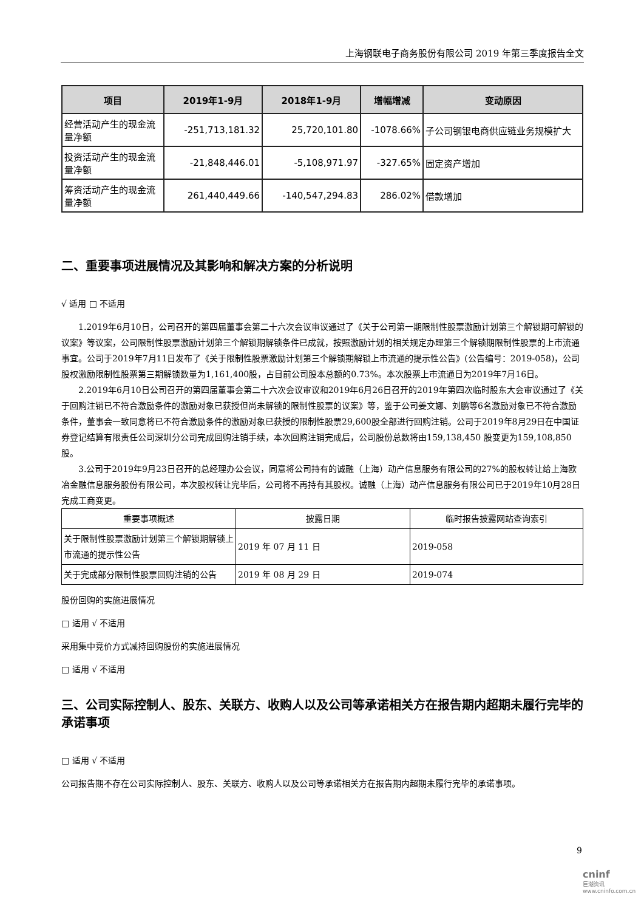上海钢联电子商务股份有限公司 2019 年第三季度报告全文
| 项目 | 2019年1-9月 | 2018年1-9月 | 增幅增减 | 变动原因 |
| --- | --- | --- | --- | --- |
| 经营活动产生的现金流量净额 | -251,713,181.32 | 25,720,101.80 | -1078.66% | 子公司钢银电商供应链业务规模扩大 |
| 投资活动产生的现金流量净额 | -21,848,446.01 | -5,108,971.97 | -327.65% | 固定资产增加 |
| 筹资活动产生的现金流量净额 | 261,440,449.66 | -140,547,294.83 | 286.02% | 借款增加 |
二、重要事项进展情况及其影响和解决方案的分析说明
√ 适用 □ 不适用
1.2019年6月10日，公司召开的第四届董事会第二十六次会议审议通过了《关于公司第一期限制性股票激励计划第三个解锁期可解锁的议案》等议案，公司限制性股票激励计划第三个解锁期解锁条件已成就，按照激励计划的相关规定办理第三个解锁期限制性股票的上市流通事宜。公司于2019年7月11日发布了《关于限制性股票激励计划第三个解锁期解锁上市流通的提示性公告》(公告编号：2019-058)，公司股权激励限制性股票第三期解锁数量为1,161,400股，占目前公司股本总额的0.73%。本次股票上市流通日为2019年7月16日。
2.2019年6月10日公司召开的第四届董事会第二十六次会议审议和2019年6月26日召开的2019年第四次临时股东大会审议通过了《关于回购注销已不符合激励条件的激励对象已获授但尚未解锁的限制性股票的议案》等，鉴于公司姜文娜、刘鹏等6名激励对象已不符合激励条件，董事会一致同意将已不符合激励条件的激励对象已获授的限制性股票29,600股全部进行回购注销。公司于2019年8月29日在中国证券登记结算有限责任公司深圳分公司完成回购注销手续，本次回购注销完成后，公司股份总数将由159,138,450 股变更为159,108,850 股。
3.公司于2019年9月23日召开的总经理办公会议，同意将公司持有的诚融（上海）动产信息服务有限公司的27%的股权转让给上海欧冶金融信息服务股份有限公司，本次股权转让完毕后，公司将不再持有其股权。诚融（上海）动产信息服务有限公司已于2019年10月28日完成工商变更。
| 重要事项概述 | 披露日期 | 临时报告披露网站查询索引 |
| --- | --- | --- |
| 关于限制性股票激励计划第三个解锁期解锁上市流通的提示性公告 | 2019 年 07 月 11 日 | 2019-058 |
| 关于完成部分限制性股票回购注销的公告 | 2019 年 08 月 29 日 | 2019-074 |
股份回购的实施进展情况
□ 适用 √ 不适用
采用集中竞价方式减持回购股份的实施进展情况
□ 适用 √ 不适用
三、公司实际控制人、股东、关联方、收购人以及公司等承诺相关方在报告期内超期未履行完毕的承诺事项
□ 适用 √ 不适用
公司报告期不存在公司实际控制人、股东、关联方、收购人以及公司等承诺相关方在报告期内超期未履行完毕的承诺事项。
9
cninf
巨潮资讯 www.cninfo.com.cn